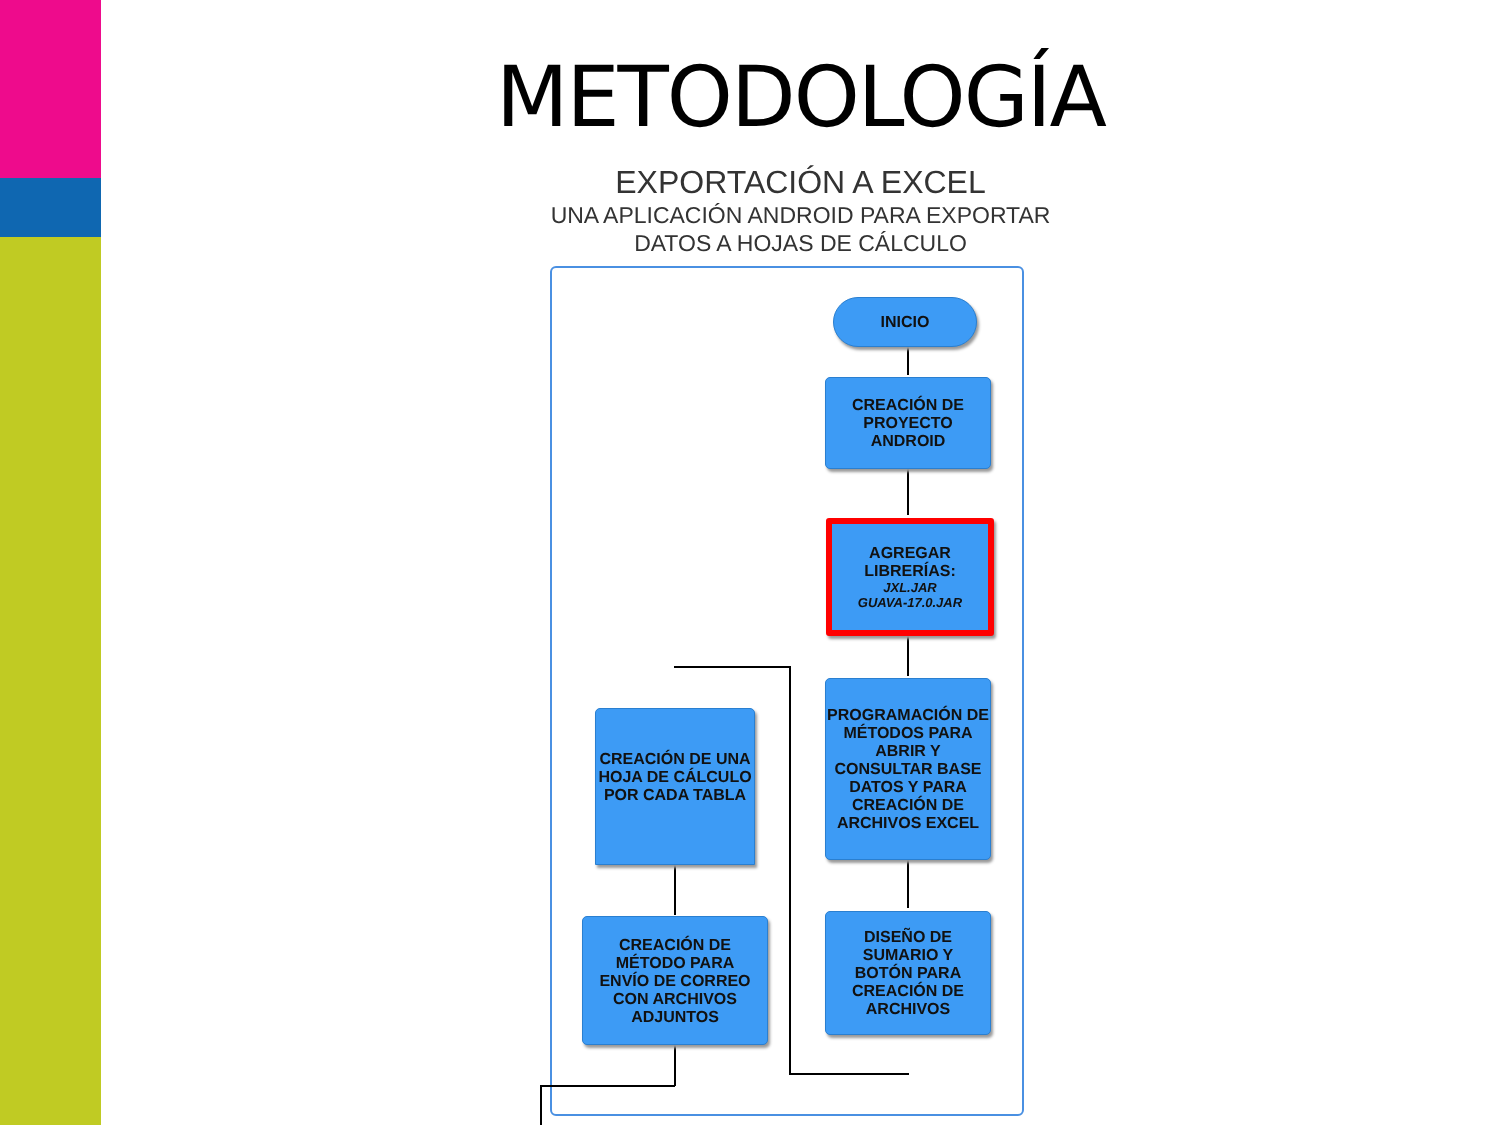METODOLOGÍA
EXPORTACIÓN A EXCEL
UNA APLICACIÓN ANDROID PARA EXPORTAR
DATOS A HOJAS DE CÁLCULO
INICIO
CREACIÓN DE
PROYECTO
ANDROID
AGREGAR
LIBRERÍAS:
JXL.JAR
GUAVA-17.0.JAR
PROGRAMACIÓN DE MÉTODOS PARA ABRIR Y CONSULTAR BASE DATOS Y PARA CREACIÓN DE ARCHIVOS EXCEL
DISEÑO DE
SUMARIO Y
BOTÓN PARA
CREACIÓN DE
ARCHIVOS
CREACIÓN DE UNA HOJA DE CÁLCULO POR CADA TABLA
CREACIÓN DE
MÉTODO PARA
ENVÍO DE CORREO
CON ARCHIVOS
ADJUNTOS